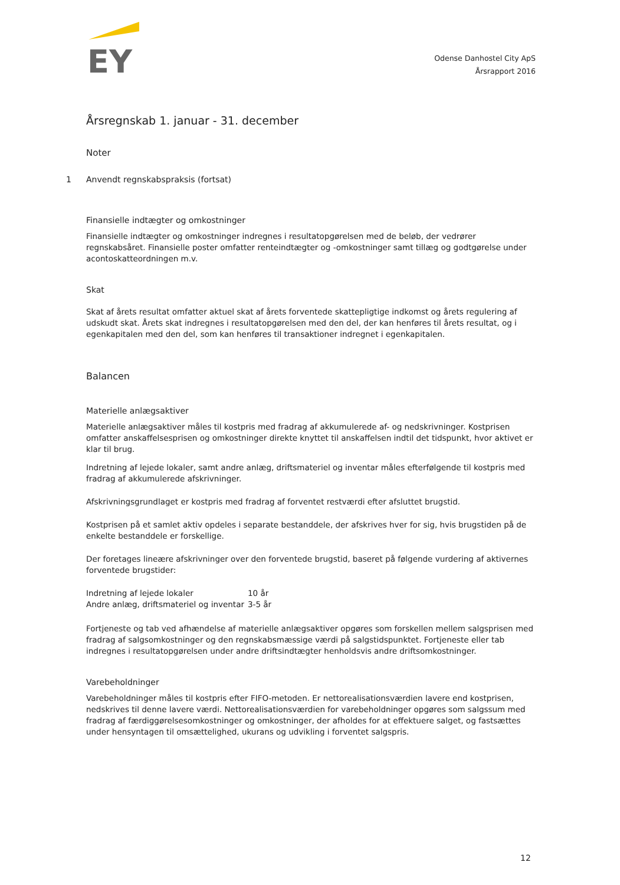EY
Odense Danhostel City ApS
Årsrapport 2016
Årsregnskab 1. januar - 31. december
Noter
1 Anvendt regnskabspraksis (fortsat)
Finansielle indtægter og omkostninger
Finansielle indtægter og omkostninger indregnes i resultatopgørelsen med de beløb, der vedrører regnskabsåret. Finansielle poster omfatter renteindtægter og -omkostninger samt tillæg og godtgørelse under acontoskatteordningen m.v.
Skat
Skat af årets resultat omfatter aktuel skat af årets forventede skattepligtige indkomst og årets regulering af udskudt skat. Årets skat indregnes i resultatopgørelsen med den del, der kan henføres til årets resultat, og i egenkapitalen med den del, som kan henføres til transaktioner indregnet i egenkapitalen.
Balancen
Materielle anlægsaktiver
Materielle anlægsaktiver måles til kostpris med fradrag af akkumulerede af- og nedskrivninger. Kostprisen omfatter anskaffelsesprisen og omkostninger direkte knyttet til anskaffelsen indtil det tidspunkt, hvor aktivet er klar til brug.
Indretning af lejede lokaler, samt andre anlæg, driftsmateriel og inventar måles efterfølgende til kostpris med fradrag af akkumulerede afskrivninger.
Afskrivningsgrundlaget er kostpris med fradrag af forventet restværdi efter afsluttet brugstid.
Kostprisen på et samlet aktiv opdeles i separate bestanddele, der afskrives hver for sig, hvis brugstiden på de enkelte bestanddele er forskellige.
Der foretages lineære afskrivninger over den forventede brugstid, baseret på følgende vurdering af aktivernes forventede brugstider:
| Indretning af lejede lokaler | 10 år |
| Andre anlæg, driftsmateriel og inventar | 3-5 år |
Fortjeneste og tab ved afhændelse af materielle anlægsaktiver opgøres som forskellen mellem salgsprisen med fradrag af salgsomkostninger og den regnskabsmæssige værdi på salgstidspunktet. Fortjeneste eller tab indregnes i resultatopgørelsen under andre driftsindtægter henholdsvis andre driftsomkostninger.
Varebeholdninger
Varebeholdninger måles til kostpris efter FIFO-metoden. Er nettorealisationsværdien lavere end kostprisen, nedskrives til denne lavere værdi. Nettorealisationsværdien for varebeholdninger opgøres som salgssum med fradrag af færdiggørelsesomkostninger og omkostninger, der afholdes for at effektuere salget, og fastsættes under hensyntagen til omsættelighed, ukurans og udvikling i forventet salgspris.
12